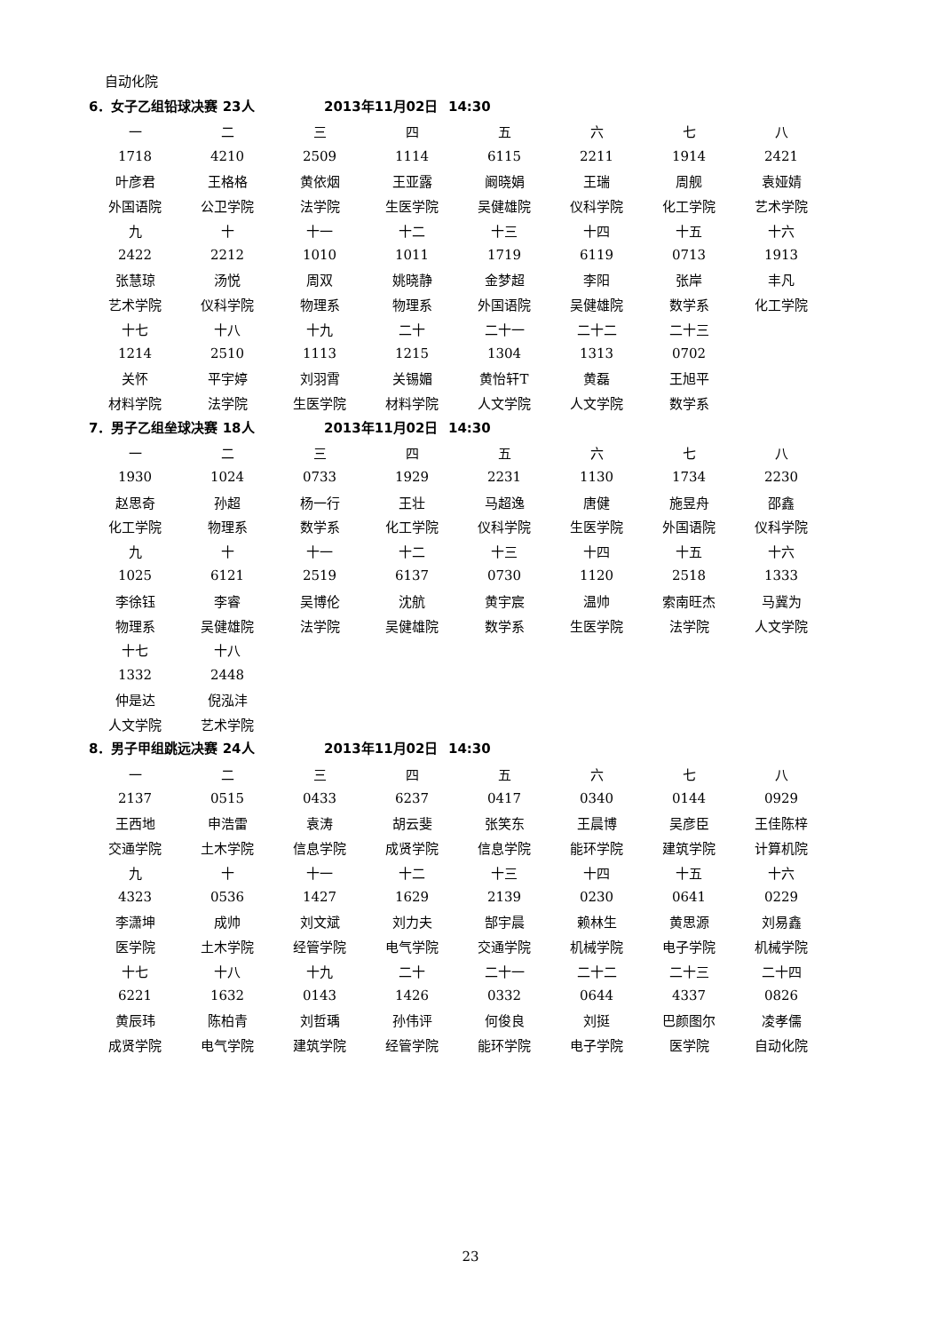自动化院
6．女子乙组铅球决赛 23人 2013年11月02日 14:30
| 一 | 二 | 三 | 四 | 五 | 六 | 七 | 八 |
| 1718 | 4210 | 2509 | 1114 | 6115 | 2211 | 1914 | 2421 |
| 叶彦君 | 王格格 | 黄依烟 | 王亚露 | 阚晓娟 | 王瑞 | 周舰 | 袁娅婧 |
| 外国语院 | 公卫学院 | 法学院 | 生医学院 | 吴健雄院 | 仪科学院 | 化工学院 | 艺术学院 |
| 九 | 十 | 十一 | 十二 | 十三 | 十四 | 十五 | 十六 |
| 2422 | 2212 | 1010 | 1011 | 1719 | 6119 | 0713 | 1913 |
| 张慧琼 | 汤悦 | 周双 | 姚晓静 | 金梦超 | 李阳 | 张岸 | 丰凡 |
| 艺术学院 | 仪科学院 | 物理系 | 物理系 | 外国语院 | 吴健雄院 | 数学系 | 化工学院 |
| 十七 | 十八 | 十九 | 二十 | 二十一 | 二十二 | 二十三 | |
| 1214 | 2510 | 1113 | 1215 | 1304 | 1313 | 0702 | |
| 关怀 | 平宇婷 | 刘羽霄 | 关锡媚 | 黄怡轩T | 黄磊 | 王旭平 | |
| 材料学院 | 法学院 | 生医学院 | 材料学院 | 人文学院 | 人文学院 | 数学系 | |
7．男子乙组垒球决赛 18人 2013年11月02日 14:30
| 一 | 二 | 三 | 四 | 五 | 六 | 七 | 八 |
| 1930 | 1024 | 0733 | 1929 | 2231 | 1130 | 1734 | 2230 |
| 赵思奇 | 孙超 | 杨一行 | 王壮 | 马超逸 | 唐健 | 施昱舟 | 邵鑫 |
| 化工学院 | 物理系 | 数学系 | 化工学院 | 仪科学院 | 生医学院 | 外国语院 | 仪科学院 |
| 九 | 十 | 十一 | 十二 | 十三 | 十四 | 十五 | 十六 |
| 1025 | 6121 | 2519 | 6137 | 0730 | 1120 | 2518 | 1333 |
| 李徐钰 | 李睿 | 吴博伦 | 沈航 | 黄宇宸 | 温帅 | 索南旺杰 | 马冀为 |
| 物理系 | 吴健雄院 | 法学院 | 吴健雄院 | 数学系 | 生医学院 | 法学院 | 人文学院 |
| 十七 | 十八 | | | | | | |
| 1332 | 2448 | | | | | | |
| 仲是达 | 倪泓沣 | | | | | | |
| 人文学院 | 艺术学院 | | | | | | |
8．男子甲组跳远决赛 24人 2013年11月02日 14:30
| 一 | 二 | 三 | 四 | 五 | 六 | 七 | 八 |
| 2137 | 0515 | 0433 | 6237 | 0417 | 0340 | 0144 | 0929 |
| 王西地 | 申浩雷 | 袁涛 | 胡云斐 | 张笑东 | 王晨博 | 吴彦臣 | 王佳陈梓 |
| 交通学院 | 土木学院 | 信息学院 | 成贤学院 | 信息学院 | 能环学院 | 建筑学院 | 计算机院 |
| 九 | 十 | 十一 | 十二 | 十三 | 十四 | 十五 | 十六 |
| 4323 | 0536 | 1427 | 1629 | 2139 | 0230 | 0641 | 0229 |
| 李潇坤 | 成帅 | 刘文斌 | 刘力夫 | 郜宇晨 | 赖林生 | 黄思源 | 刘易鑫 |
| 医学院 | 土木学院 | 经管学院 | 电气学院 | 交通学院 | 机械学院 | 电子学院 | 机械学院 |
| 十七 | 十八 | 十九 | 二十 | 二十一 | 二十二 | 二十三 | 二十四 |
| 6221 | 1632 | 0143 | 1426 | 0332 | 0644 | 4337 | 0826 |
| 黄辰玮 | 陈柏青 | 刘哲瑀 | 孙伟评 | 何俊良 | 刘挺 | 巴颜图尔 | 凌孝儒 |
| 成贤学院 | 电气学院 | 建筑学院 | 经管学院 | 能环学院 | 电子学院 | 医学院 | 自动化院 |
23